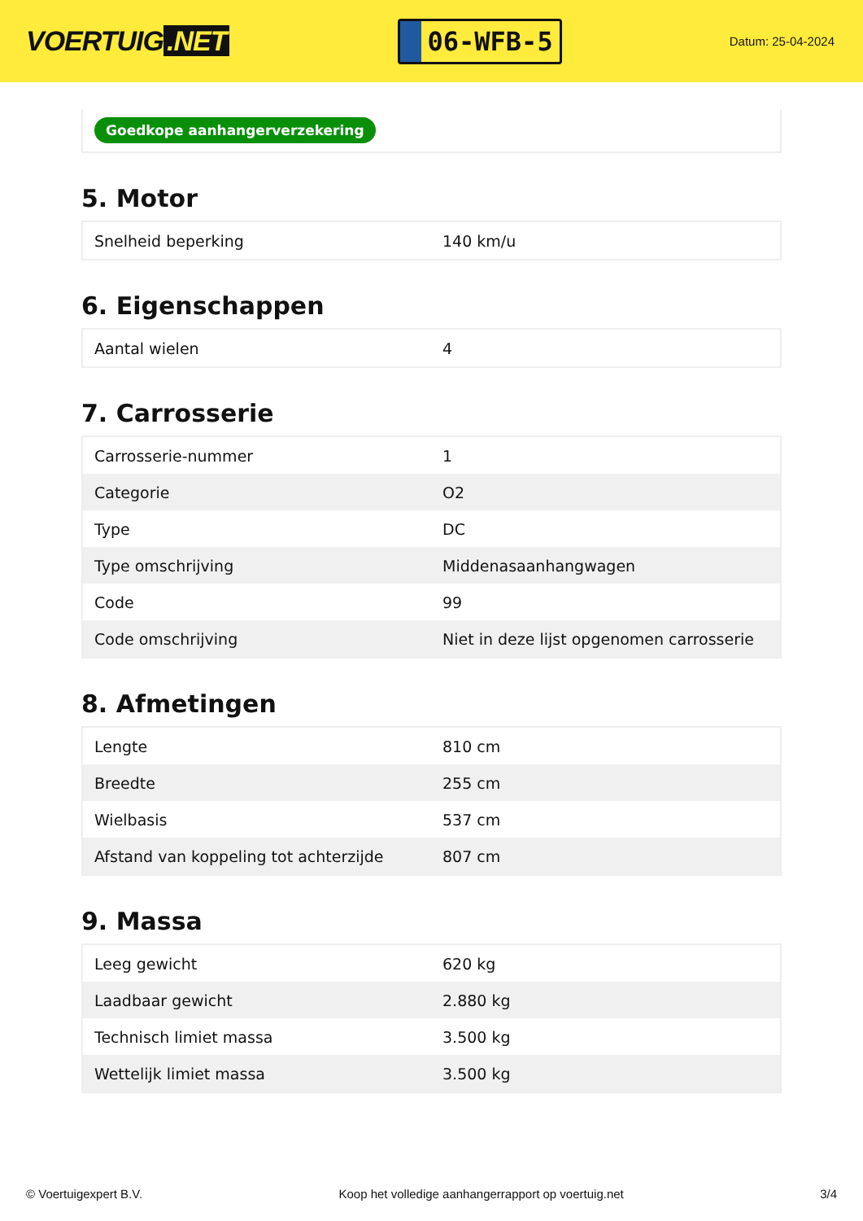VOERTUIG.NET
06-WFB-5
Datum: 25-04-2024
Goedkope aanhangerverzekering
5. Motor
| Snelheid beperking | 140 km/u |
6. Eigenschappen
| Aantal wielen | 4 |
7. Carrosserie
| Carrosserie-nummer | 1 |
| Categorie | O2 |
| Type | DC |
| Type omschrijving | Middenasaanhangwagen |
| Code | 99 |
| Code omschrijving | Niet in deze lijst opgenomen carrosserie |
8. Afmetingen
| Lengte | 810 cm |
| Breedte | 255 cm |
| Wielbasis | 537 cm |
| Afstand van koppeling tot achterzijde | 807 cm |
9. Massa
| Leeg gewicht | 620 kg |
| Laadbaar gewicht | 2.880 kg |
| Technisch limiet massa | 3.500 kg |
| Wettelijk limiet massa | 3.500 kg |
© Voertuigexpert B.V. Koop het volledige aanhangerrapport op voertuig.net 3/4